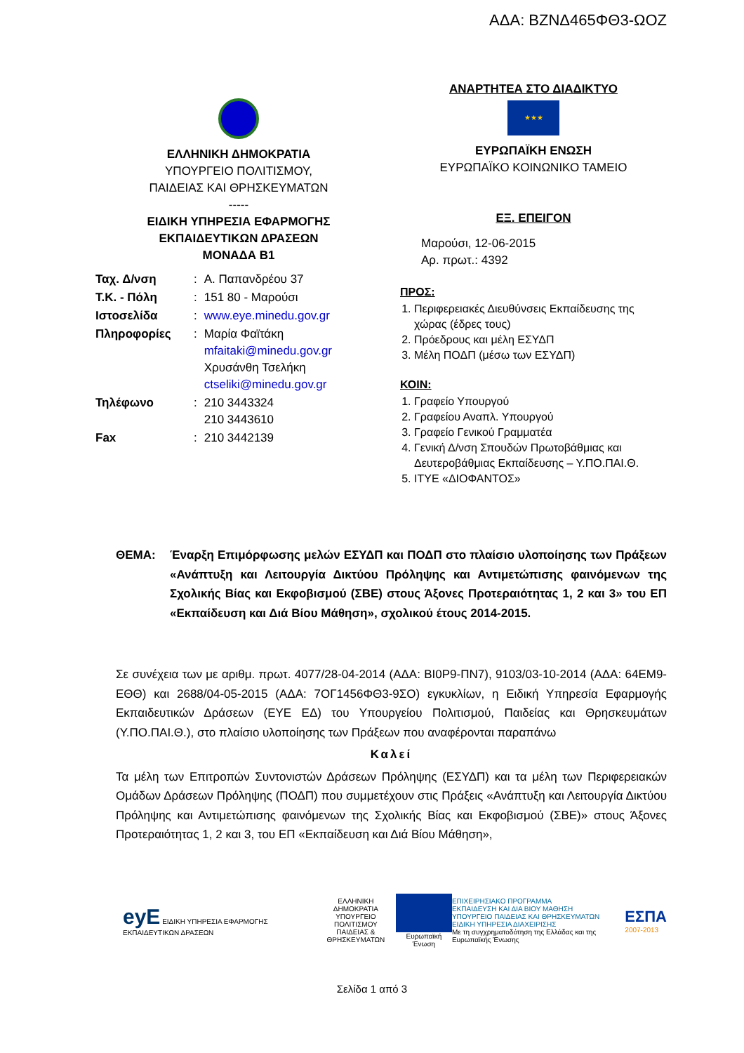ΑΔΑ: ΒΖΝΔ465ΦΘ3-ΩΟΖ
ΕΛΛΗΝΙΚΗ ΔΗΜΟΚΡΑΤΙΑ
ΥΠΟΥΡΓΕΙΟ ΠΟΛΙΤΙΣΜΟΥ,
ΠΑΙΔΕΙΑΣ ΚΑΙ ΘΡΗΣΚΕΥΜΑΤΩΝ
-----
ΕΙΔΙΚΗ ΥΠΗΡΕΣΙΑ ΕΦΑΡΜΟΓΗΣ
ΕΚΠΑΙΔΕΥΤΙΚΩΝ ΔΡΑΣΕΩΝ
ΜΟΝΑΔΑ Β1
| Ταχ. Δ/νση | : | Α. Παπανδρέου 37 |
| Τ.Κ. - Πόλη | : | 151 80 - Μαρούσι |
| Ιστοσελίδα | : | www.eye.minedu.gov.gr |
| Πληροφορίες | : | Μαρία Φαϊτάκη mfaitaki@minedu.gov.gr Χρυσάνθη Τσελήκη ctseliki@minedu.gov.gr |
| Τηλέφωνο | : | 210 3443324 210 3443610 |
| Fax | : | 210 3442139 |
ΑΝΑΡΤΗΤΕΑ ΣΤΟ ΔΙΑΔΙΚΤΥΟ
★★★
ΕΥΡΩΠΑΪΚΗ ΕΝΩΣΗ
ΕΥΡΩΠΑΪΚΟ ΚΟΙΝΩΝΙΚΟ ΤΑΜΕΙΟ
ΕΞ. ΕΠΕΙΓΟΝ
Μαρούσι, 12-06-2015
Αρ. πρωτ.: 4392
ΠΡΟΣ:
1. Περιφερειακές Διευθύνσεις Εκπαίδευσης της χώρας (έδρες τους)
2. Πρόεδρους και μέλη ΕΣΥΔΠ
3. Μέλη ΠΟΔΠ (μέσω των ΕΣΥΔΠ)
ΚΟΙΝ:
1. Γραφείο Υπουργού
2. Γραφείου Αναπλ. Υπουργού
3. Γραφείο Γενικού Γραμματέα
4. Γενική Δ/νση Σπουδών Πρωτοβάθμιας και Δευτεροβάθμιας Εκπαίδευσης – Υ.ΠΟ.ΠΑΙ.Θ.
5. ΙΤΥΕ «ΔΙΟΦΑΝΤΟΣ»
ΘΕΜΑ: Έναρξη Επιμόρφωσης μελών ΕΣΥΔΠ και ΠΟΔΠ στο πλαίσιο υλοποίησης των Πράξεων «Ανάπτυξη και Λειτουργία Δικτύου Πρόληψης και Αντιμετώπισης φαινόμενων της Σχολικής Βίας και Εκφοβισμού (ΣΒΕ) στους Άξονες Προτεραιότητας 1, 2 και 3» του ΕΠ «Εκπαίδευση και Διά Βίου Μάθηση», σχολικού έτους 2014-2015.
Σε συνέχεια των με αριθμ. πρωτ. 4077/28-04-2014 (ΑΔΑ: ΒΙ0Ρ9-ΠΝ7), 9103/03-10-2014 (ΑΔΑ: 64ΕΜ9-ΕΘΘ) και 2688/04-05-2015 (ΑΔΑ: 7ΟΓ1456ΦΘ3-9ΣΟ) εγκυκλίων, η Ειδική Υπηρεσία Εφαρμογής Εκπαιδευτικών Δράσεων (ΕΥΕ ΕΔ) του Υπουργείου Πολιτισμού, Παιδείας και Θρησκευμάτων (Υ.ΠΟ.ΠΑΙ.Θ.), στο πλαίσιο υλοποίησης των Πράξεων που αναφέρονται παραπάνω
Καλεί
Τα μέλη των Επιτροπών Συντονιστών Δράσεων Πρόληψης (ΕΣΥΔΠ) και τα μέλη των Περιφερειακών Ομάδων Δράσεων Πρόληψης (ΠΟΔΠ) που συμμετέχουν στις Πράξεις «Ανάπτυξη και Λειτουργία Δικτύου Πρόληψης και Αντιμετώπισης φαινόμενων της Σχολικής Βίας και Εκφοβισμού (ΣΒΕ)» στους Άξονες Προτεραιότητας 1, 2 και 3, του ΕΠ «Εκπαίδευση και Διά Βίου Μάθηση»,
eyE ΕΙΔΙΚΗ ΥΠΗΡΕΣΙΑ ΕΦΑΡΜΟΓΗΣ ΕΚΠΑΙΔΕΥΤΙΚΩΝ ΔΡΑΣΕΩΝ
ΕΛΛΗΝΙΚΗ ΔΗΜΟΚΡΑΤΙΑ
ΥΠΟΥΡΓΕΙΟ ΠΟΛΙΤΙΣΜΟΥ
ΠΑΙΔΕΙΑΣ & ΘΡΗΣΚΕΥΜΑΤΩΝ
Ευρωπαϊκή Ένωση
ΕΠΙΧΕΙΡΗΣΙΑΚΟ ΠΡΟΓΡΑΜΜΑ
ΕΚΠΑΙΔΕΥΣΗ ΚΑΙ ΔΙΑ ΒΙΟΥ ΜΑΘΗΣΗ
ΥΠΟΥΡΓΕΙΟ ΠΑΙΔΕΙΑΣ ΚΑΙ ΘΡΗΣΚΕΥΜΑΤΩΝ
ΕΙΔΙΚΗ ΥΠΗΡΕΣΙΑ ΔΙΑΧΕΙΡΙΣΗΣ
Με τη συγχρηματοδότηση της Ελλάδας και της Ευρωπαϊκής Ένωσης
ΕΣΠΑ
2007-2013
Σελίδα 1 από 3